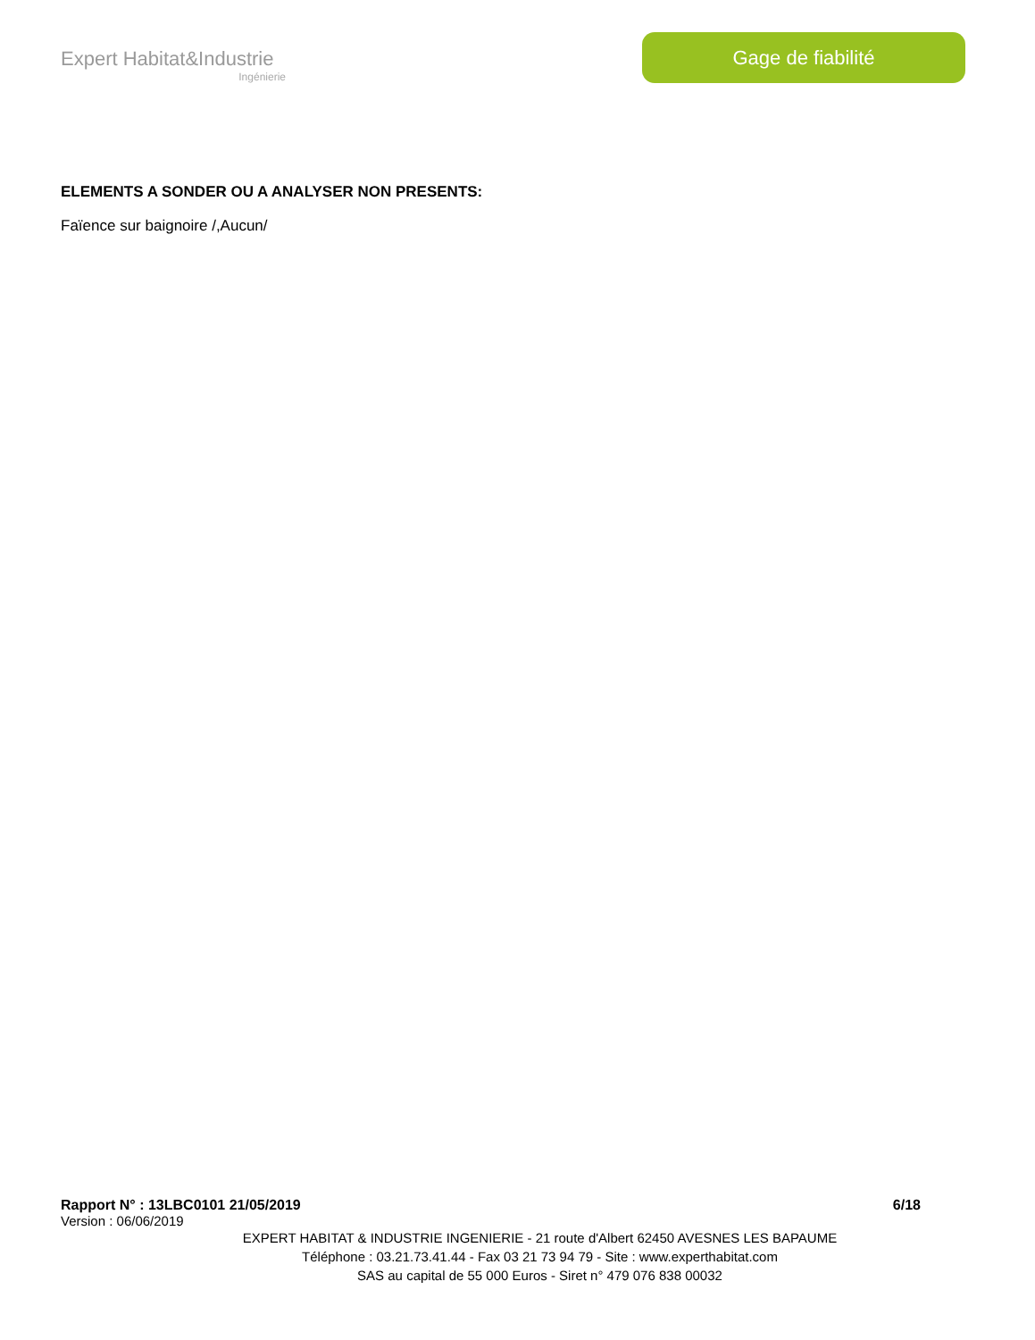Expert Habitat&Industrie
Ingénierie
Gage de fiabilité
ELEMENTS A SONDER OU A ANALYSER NON PRESENTS:
Faïence sur baignoire /,Aucun/
Rapport N° : 13LBC0101 21/05/2019 6/18
Version : 06/06/2019
EXPERT HABITAT & INDUSTRIE INGENIERIE - 21 route d'Albert 62450 AVESNES LES BAPAUME
Téléphone : 03.21.73.41.44 - Fax 03 21 73 94 79 - Site : www.experthabitat.com
SAS au capital de 55 000 Euros - Siret n° 479 076 838 00032